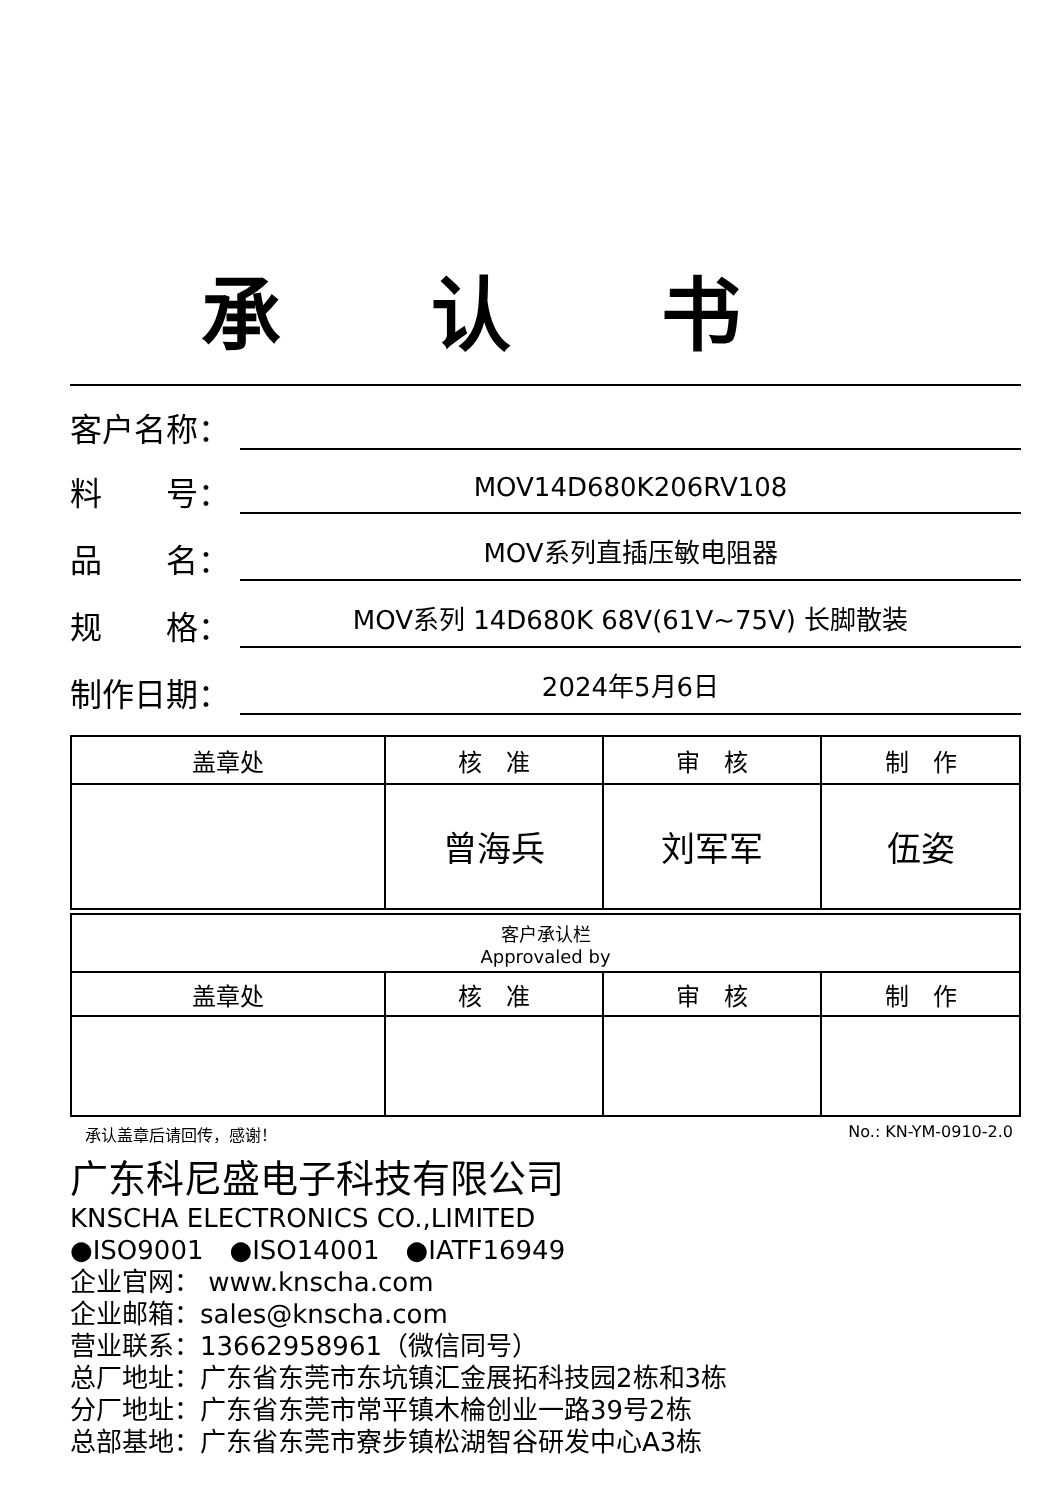承认书
客户名称：
料　　号：
MOV14D680K206RV108
品　　名：
MOV系列直插压敏电阻器
规　　格：
MOV系列 14D680K 68V(61V~75V) 长脚散装
制作日期：
2024年5月6日
| 盖章处 | 核 准 | 审 核 | 制 作 |
| | 曾海兵 | 刘军军 | 伍姿 |
| 客户承认栏 Approvaled by | | | |
| 盖章处 | 核 准 | 审 核 | 制 作 |
承认盖章后请回传，感谢！ No.: KN-YM-0910-2.0
广东科尼盛电子科技有限公司
KNSCHA ELECTRONICS CO.,LIMITED
●ISO9001　●ISO14001　●IATF16949
企业官网： www.knscha.com
企业邮箱：sales@knscha.com
营业联系：13662958961（微信同号）
总厂地址：广东省东莞市东坑镇汇金展拓科技园2栋和3栋
分厂地址：广东省东莞市常平镇木棆创业一路39号2栋
总部基地：广东省东莞市寮步镇松湖智谷研发中心A3栋